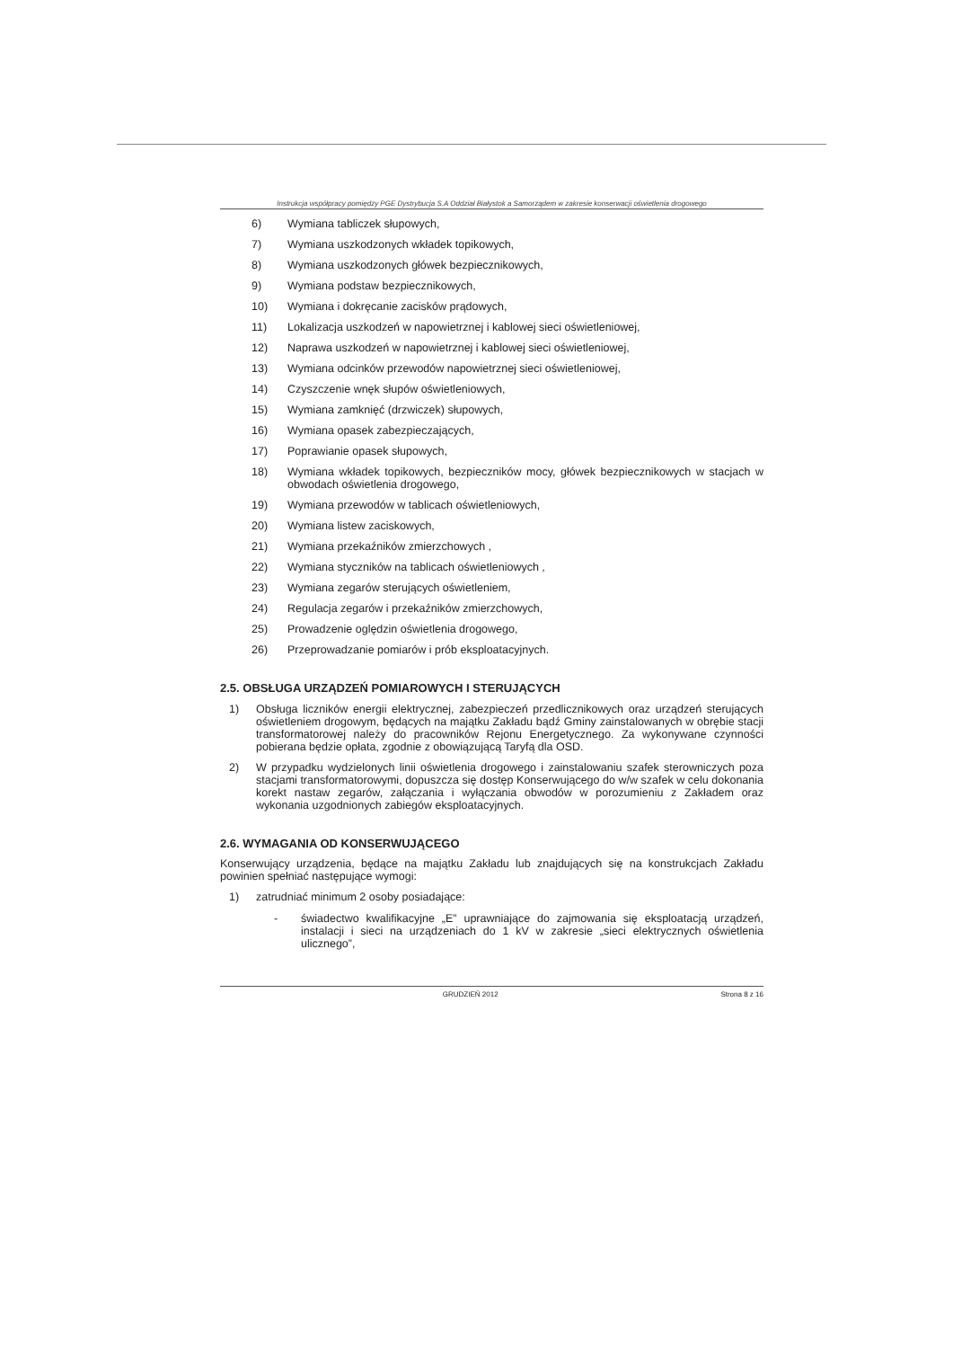Instrukcja współpracy pomiędzy PGE Dystrybucja S.A Oddział Białystok a Samorządem w zakresie konserwacji oświetlenia drogowego
6) Wymiana tabliczek słupowych,
7) Wymiana uszkodzonych wkładek topikowych,
8) Wymiana uszkodzonych główek bezpiecznikowych,
9) Wymiana podstaw bezpiecznikowych,
10) Wymiana i dokręcanie zacisków prądowych,
11) Lokalizacja uszkodzeń w napowietrznej i kablowej sieci oświetleniowej,
12) Naprawa uszkodzeń w napowietrznej i kablowej sieci oświetleniowej,
13) Wymiana odcinków przewodów napowietrznej sieci oświetleniowej,
14) Czyszczenie wnęk słupów oświetleniowych,
15) Wymiana zamknięć (drzwiczek) słupowych,
16) Wymiana opasek zabezpieczających,
17) Poprawianie opasek słupowych,
18) Wymiana wkładek topikowych, bezpieczników mocy, główek bezpiecznikowych w stacjach w obwodach oświetlenia drogowego,
19) Wymiana przewodów w tablicach oświetleniowych,
20) Wymiana listew zaciskowych,
21) Wymiana przekaźników zmierzchowych ,
22) Wymiana styczników na tablicach oświetleniowych ,
23) Wymiana zegarów sterujących oświetleniem,
24) Regulacja zegarów i przekaźników zmierzchowych,
25) Prowadzenie oględzin oświetlenia drogowego,
26) Przeprowadzanie pomiarów i prób eksploatacyjnych.
2.5. OBSŁUGA URZĄDZEŃ POMIAROWYCH I STERUJĄCYCH
1) Obsługa liczników energii elektrycznej, zabezpieczeń przedlicznikowych oraz urządzeń sterujących oświetleniem drogowym, będących na majątku Zakładu bądź Gminy zainstalowanych w obrębie stacji transformatorowej należy do pracowników Rejonu Energetycznego. Za wykonywane czynności pobierana będzie opłata, zgodnie z obowiązującą Taryfą dla OSD.
2) W przypadku wydzielonych linii oświetlenia drogowego i zainstalowaniu szafek sterowniczych poza stacjami transformatorowymi, dopuszcza się dostęp Konserwującego do w/w szafek w celu dokonania korekt nastaw zegarów, załączania i wyłączania obwodów w porozumieniu z Zakładem oraz wykonania uzgodnionych zabiegów eksploatacyjnych.
2.6. WYMAGANIA OD KONSERWUJĄCEGO
Konserwujący urządzenia, będące na majątku Zakładu lub znajdujących się na konstrukcjach Zakładu powinien spełniać następujące wymogi:
1) zatrudniać minimum 2 osoby posiadające:
- świadectwo kwalifikacyjne „E” uprawniające do zajmowania się eksploatacją urządzeń, instalacji i sieci na urządzeniach do 1 kV w zakresie „sieci elektrycznych oświetlenia ulicznego”,
GRUDZIEŃ 2012 Strona 8 z 16